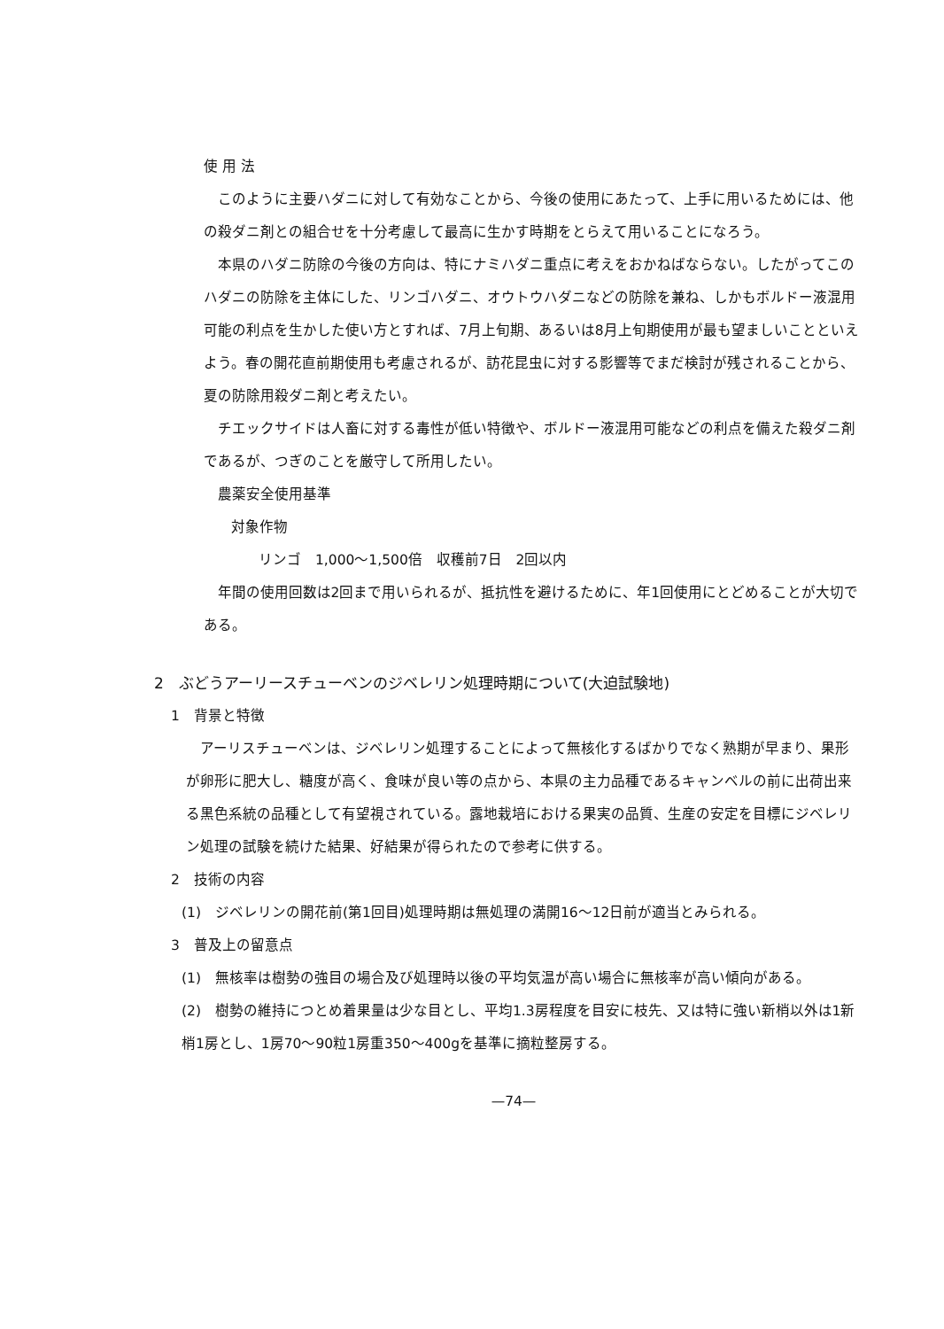使 用 法
このように主要ハダニに対して有効なことから、今後の使用にあたって、上手に用いるためには、他の殺ダニ剤との組合せを十分考慮して最高に生かす時期をとらえて用いることになろう。
本県のハダニ防除の今後の方向は、特にナミハダニ重点に考えをおかねばならない。したがってこのハダニの防除を主体にした、リンゴハダニ、オウトウハダニなどの防除を兼ね、しかもボルドー液混用可能の利点を生かした使い方とすれば、7月上旬期、あるいは8月上旬期使用が最も望ましいことといえよう。春の開花直前期使用も考慮されるが、訪花昆虫に対する影響等でまだ検討が残されることから、夏の防除用殺ダニ剤と考えたい。
チエックサイドは人畜に対する毒性が低い特徴や、ボルドー液混用可能などの利点を備えた殺ダニ剤であるが、つぎのことを厳守して所用したい。
農薬安全使用基準
対象作物
リンゴ　1,000～1,500倍　収穫前7日　2回以内
年間の使用回数は2回まで用いられるが、抵抗性を避けるために、年1回使用にとどめることが大切である。
2　ぶどうアーリースチューベンのジベレリン処理時期について(大迫試験地)
1　背景と特徴
アーリスチューベンは、ジベレリン処理することによって無核化するばかりでなく熟期が早まり、果形が卵形に肥大し、糖度が高く、食味が良い等の点から、本県の主力品種であるキャンベルの前に出荷出来る黒色系統の品種として有望視されている。露地栽培における果実の品質、生産の安定を目標にジベレリン処理の試験を続けた結果、好結果が得られたので参考に供する。
2　技術の内容
(1)　ジベレリンの開花前(第1回目)処理時期は無処理の満開16～12日前が適当とみられる。
3　普及上の留意点
(1)　無核率は樹勢の強目の場合及び処理時以後の平均気温が高い場合に無核率が高い傾向がある。
(2)　樹勢の維持につとめ着果量は少な目とし、平均1.3房程度を目安に枝先、又は特に強い新梢以外は1新梢1房とし、1房70～90粒1房重350～400gを基準に摘粒整房する。
—74—